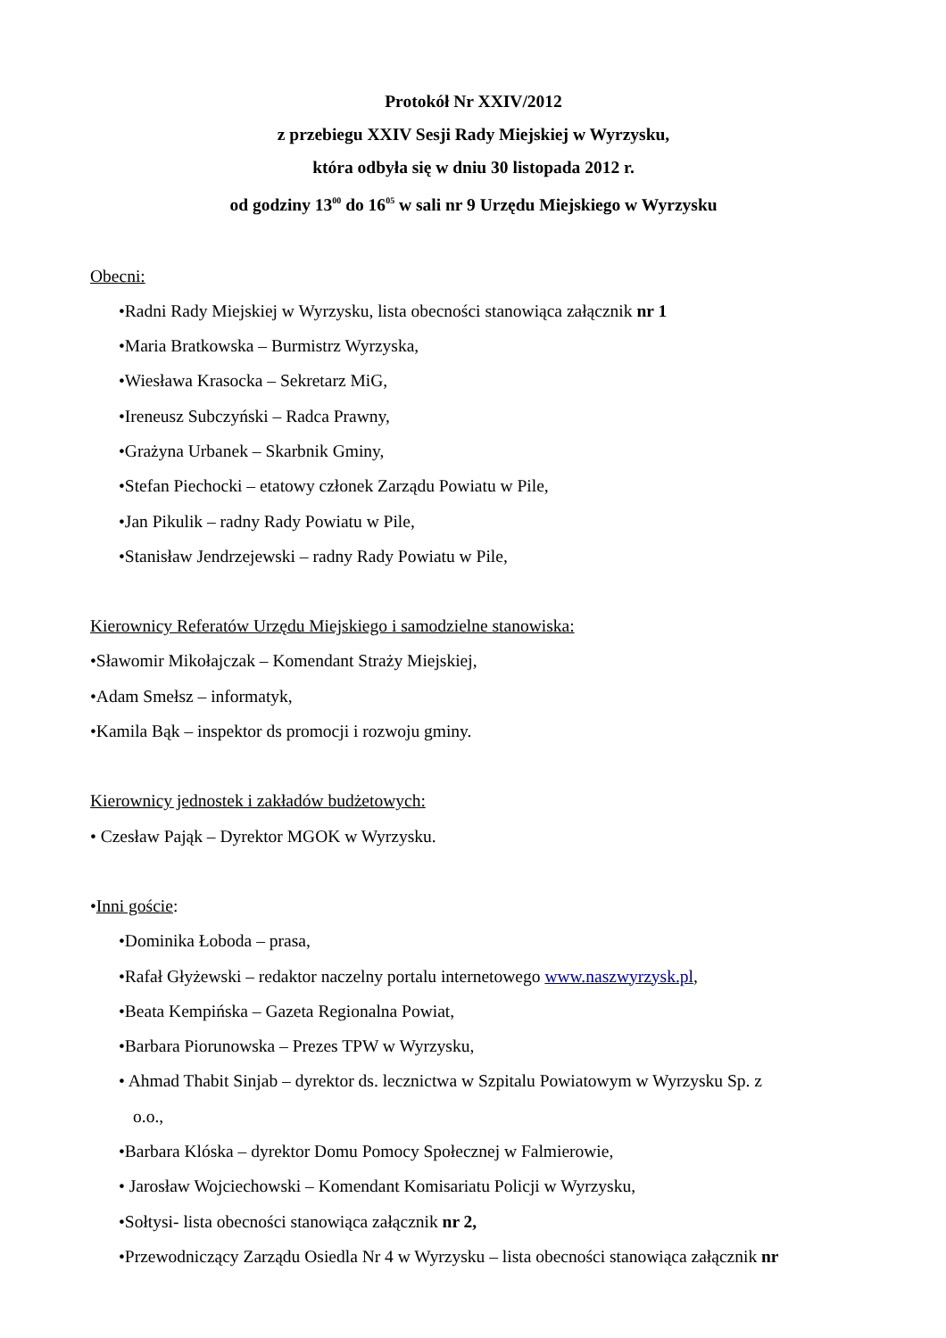Protokół Nr XXIV/2012
z przebiegu XXIV Sesji Rady Miejskiej w Wyrzysku,
która odbyła się w dniu 30 listopada 2012 r.
od godziny 13<sup>00</sup> do 16<sup>05</sup> w sali nr 9 Urzędu Miejskiego w Wyrzysku
Obecni:
•Radni Rady Miejskiej w Wyrzysku, lista obecności stanowiąca załącznik nr 1
•Maria Bratkowska – Burmistrz Wyrzyska,
•Wiesława Krasocka – Sekretarz MiG,
•Ireneusz Subczyński – Radca Prawny,
•Grażyna Urbanek – Skarbnik Gminy,
•Stefan Piechocki – etatowy członek Zarządu Powiatu w Pile,
•Jan Pikulik – radny Rady Powiatu w Pile,
•Stanisław Jendrzejewski – radny Rady Powiatu w Pile,
Kierownicy Referatów Urzędu Miejskiego i samodzielne stanowiska:
•Sławomir Mikołajczak – Komendant Straży Miejskiej,
•Adam Smełsz – informatyk,
•Kamila Bąk – inspektor ds promocji i rozwoju gminy.
Kierownicy jednostek i zakładów budżetowych:
• Czesław Pająk – Dyrektor MGOK w Wyrzysku.
•Inni goście:
•Dominika Łoboda – prasa,
•Rafał Głyżewski – redaktor naczelny portalu internetowego www.naszwyrzysk.pl,
•Beata Kempińska – Gazeta Regionalna Powiat,
•Barbara Piorunowska – Prezes TPW w Wyrzysku,
• Ahmad Thabit Sinjab – dyrektor ds. lecznictwa w Szpitalu Powiatowym w Wyrzysku Sp. z
o.o.,
•Barbara Klóska – dyrektor Domu Pomocy Społecznej w Falmierowie,
• Jarosław Wojciechowski – Komendant Komisariatu Policji w Wyrzysku,
•Sołtysi- lista obecności stanowiąca załącznik nr 2,
•Przewodniczący Zarządu Osiedla Nr 4 w Wyrzysku – lista obecności stanowiąca załącznik nr